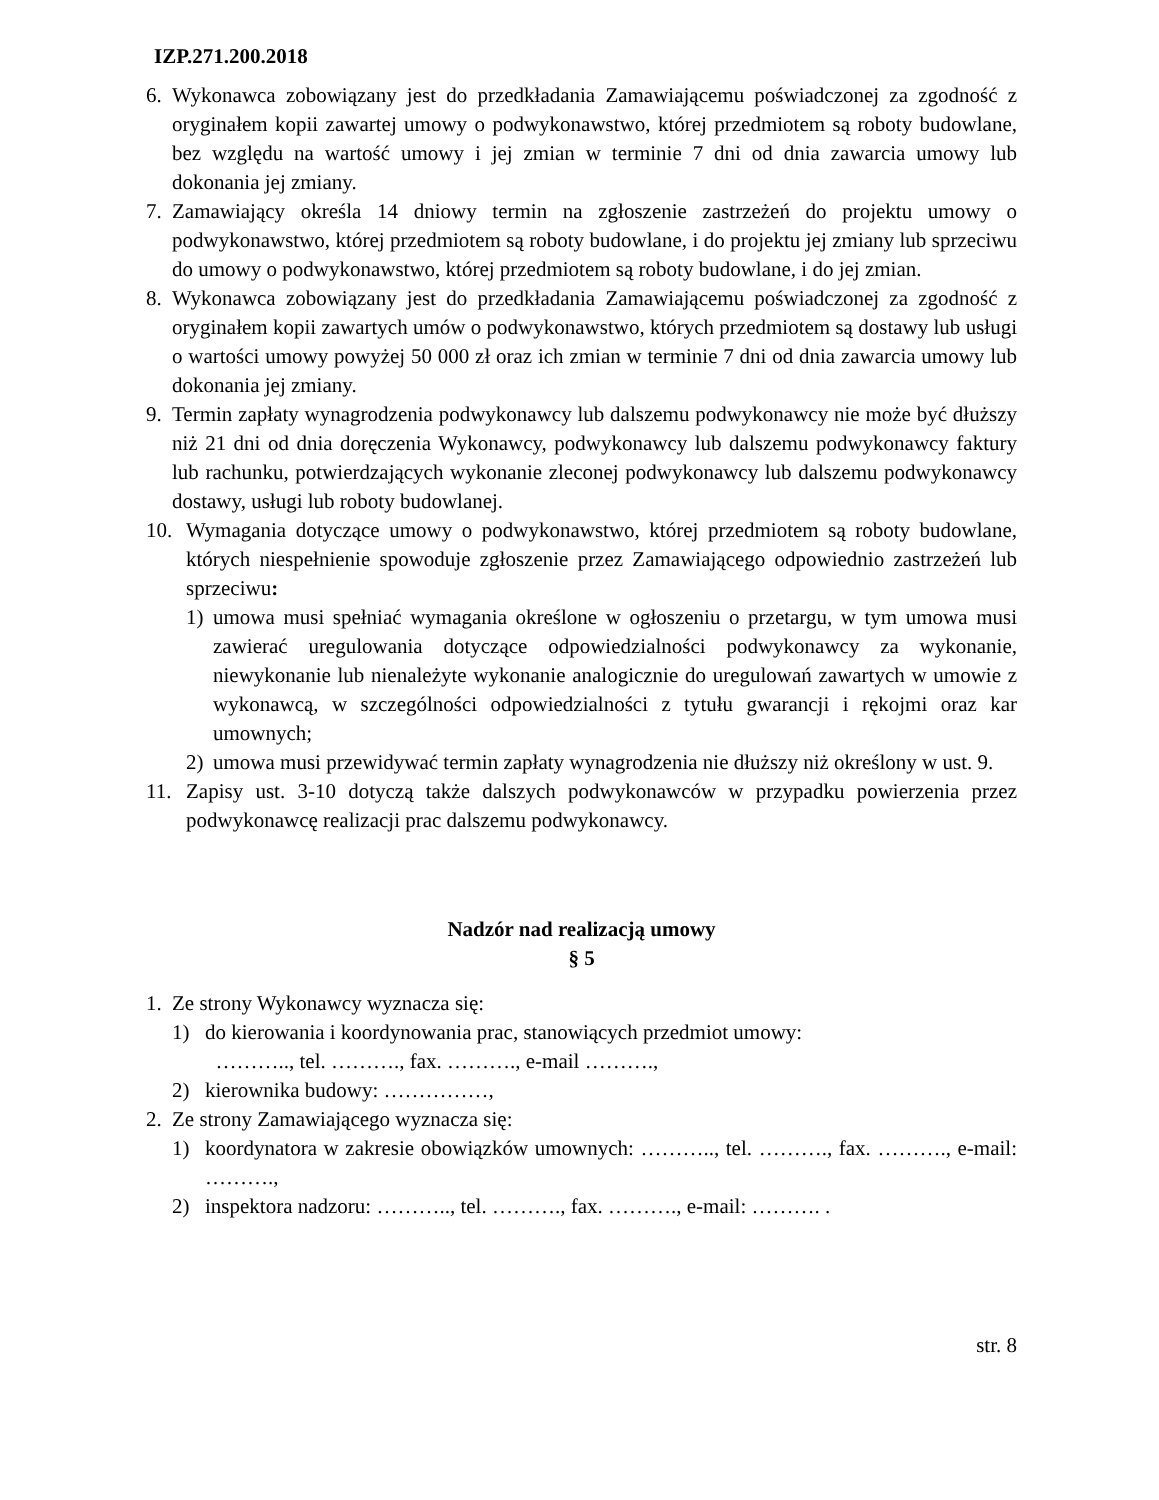IZP.271.200.2018
6. Wykonawca zobowiązany jest do przedkładania Zamawiającemu poświadczonej za zgodność z oryginałem kopii zawartej umowy o podwykonawstwo, której przedmiotem są roboty budowlane, bez względu na wartość umowy i jej zmian w terminie 7 dni od dnia zawarcia umowy lub dokonania jej zmiany.
7. Zamawiający określa 14 dniowy termin na zgłoszenie zastrzeżeń do projektu umowy o podwykonawstwo, której przedmiotem są roboty budowlane, i do projektu jej zmiany lub sprzeciwu do umowy o podwykonawstwo, której przedmiotem są roboty budowlane, i do jej zmian.
8. Wykonawca zobowiązany jest do przedkładania Zamawiającemu poświadczonej za zgodność z oryginałem kopii zawartych umów o podwykonawstwo, których przedmiotem są dostawy lub usługi o wartości umowy powyżej 50 000 zł oraz ich zmian w terminie 7 dni od dnia zawarcia umowy lub dokonania jej zmiany.
9. Termin zapłaty wynagrodzenia podwykonawcy lub dalszemu podwykonawcy nie może być dłuższy niż 21 dni od dnia doręczenia Wykonawcy, podwykonawcy lub dalszemu podwykonawcy faktury lub rachunku, potwierdzających wykonanie zleconej podwykonawcy lub dalszemu podwykonawcy dostawy, usługi lub roboty budowlanej.
10. Wymagania dotyczące umowy o podwykonawstwo, której przedmiotem są roboty budowlane, których niespełnienie spowoduje zgłoszenie przez Zamawiającego odpowiednio zastrzeżeń lub sprzeciwu:
1) umowa musi spełniać wymagania określone w ogłoszeniu o przetargu, w tym umowa musi zawierać uregulowania dotyczące odpowiedzialności podwykonawcy za wykonanie, niewykonanie lub nienależyte wykonanie analogicznie do uregulowań zawartych w umowie z wykonawcą, w szczególności odpowiedzialności z tytułu gwarancji i rękojmi oraz kar umownych;
2) umowa musi przewidywać termin zapłaty wynagrodzenia nie dłuższy niż określony w ust. 9.
11. Zapisy ust. 3-10 dotyczą także dalszych podwykonawców w przypadku powierzenia przez podwykonawcę realizacji prac dalszemu podwykonawcy.
Nadzór nad realizacją umowy
§ 5
1. Ze strony Wykonawcy wyznacza się:
1) do kierowania i koordynowania prac, stanowiących przedmiot umowy:
……….., tel. ………., fax. ………., e-mail ……….,
2) kierownika budowy: ……………,
2. Ze strony Zamawiającego wyznacza się:
1) koordynatora w zakresie obowiązków umownych: ……….., tel. ………., fax. ………., e-mail: ……….,
2) inspektora nadzoru: ……….., tel. ………., fax. ………., e-mail: ………. .
str. 8